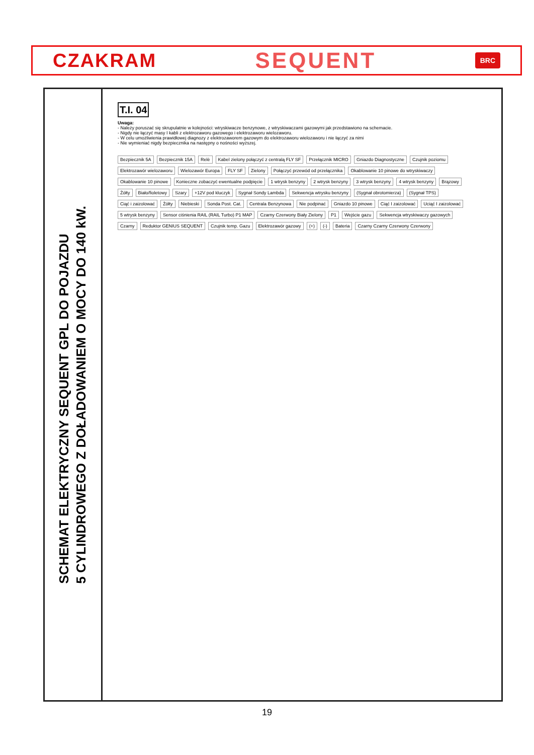CZAKRAM SEQUENT BRC
SCHEMAT ELEKTRYCZNY SEQUENT GPL DO POJAZDU
5 CYLINDROWEGO Z DOŁADOWANIEM O MOCY DO 140 kW.
T.I. 04
Uwaga:
- Należy poruszać się skrupulatnie w kolejności: wtryskiwacze benzynowe, z wtryskiwaczami gazowymi jak przedstawiono na schemacie.
- Nigdy nie łączyć masy I kabli z elektrozaworu gazowego i elektrozaworu wielozaworu.
- W celu umożliwienia prawidłowej diagnozy z elektrozaworem gazowym do elektrozaworu wielozaworu i nie łączyć za nimi
- Nie wymieniać nigdy bezpiecznika na następny o nośności wyższej.
Bezpiecznik 5A Bezpiecznik 15A Relè Kabel zielony połączyć z centralą FLY SF Przełącznik MICRO Gniazdo Diagnostyczne Czujnik poziomu Elektrozawór wielozaworu Wielozawór Europa FLY SF Zielony Połączyć przewód od przełącznika Okablowanie 10 pinowe do wtryskiwaczy Okablowanie 10 pinowe Konieczne zobaczyć ewentualne podpięcie 1 wtrysk benzyny 2 wtrysk benzyny 3 wtrysk benzyny 4 wtrysk benzyny Brązowy Żółty Biało/fioletowy Szary +12V pod kluczyk Sygnał Sondy Lambda Sekwencja wtrysku benzyny (Sygnał obrotomierza) (Sygnał TPS) Ciąć i zaizolować Żółty Niebieski Sonda Post. Cat. Centrala Benzynowa Nie podpinać Gniazdo 10 pinowe Ciąć I zaizolować Uciąć I zaizolować 5 wtrysk benzyny Sensor ciśnienia RAIL (RAIL Turbo) P1 MAP Czarny Czerwony Biały Zielony P1 Wejście gazu Sekwencja wtryskiwaczy gazowych Czarny Reduktor GENIUS SEQUENT Czujnik temp. Gazu Elektrozawór gazowy (+) (-) Bateria Czarny Czarny Czerwony Czerwony
19